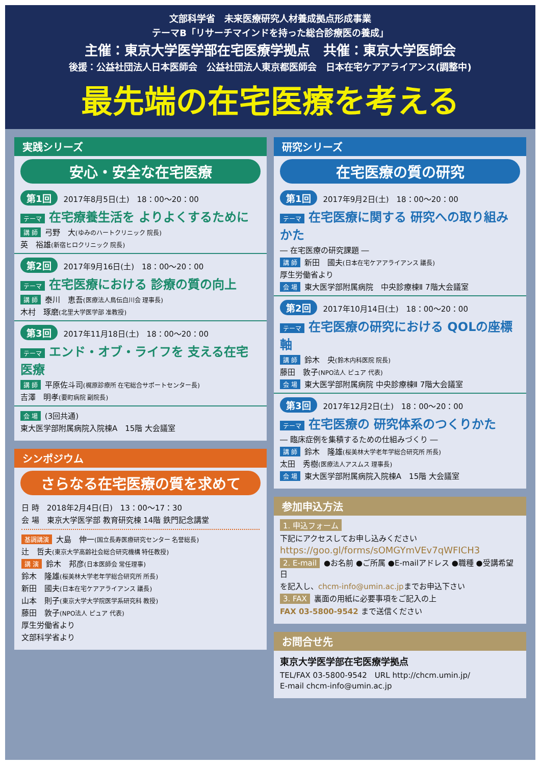文部科学省　未来医療研究人材養成拠点形成事業
テーマB「リサーチマインドを持った総合診療医の養成」
主催：東京大学医学部在宅医療学拠点　共催：東京大学医師会
後援：公益社団法人日本医師会　公益社団法人東京都医師会　日本在宅ケアアライアンス(調整中)
最先端の在宅医療を考える
実践シリーズ
安心・安全な在宅医療
第1回 2017年8月5日(土)　18：00～20：00
テーマ 在宅療養生活を よりよくするために
講 師 弓野　大(ゆみのハートクリニック 院長)
英　裕雄(新宿ヒロクリニック 院長)
第2回 2017年9月16日(土)　18：00～20：00
テーマ 在宅医療における 診療の質の向上
講 師 泰川　恵吾(医療法人鳥伝白川会 理事長)
木村　琢磨(北里大学医学部 准教授)
第3回 2017年11月18日(土)　18：00～20：00
テーマ エンド・オブ・ライフを 支える在宅医療
講 師 平原佐斗司(梶原診療所 在宅総合サポートセンター長)
吉澤　明孝(要町病院 副院長)
会 場 (3回共通)
東大医学部附属病院入院棟A　15階 大会議室
シンポジウム
さらなる在宅医療の質を求めて
日 時　2018年2月4日(日)　13：00～17：30
会 場　東京大学医学部 教育研究棟 14階 鉄門記念講堂
基調講演 大島　伸一(国立長寿医療研究センター 名誉総長)
辻　哲夫(東京大学高齢社会総合研究機構 特任教授)
講 演 鈴木　邦彦(日本医師会 常任理事)
鈴木　隆雄(桜美林大学老年学総合研究所 所長)
新田　國夫(日本在宅ケアアライアンス 議長)
山本　則子(東京大学大学院医学系研究科 教授)
藤田　敦子(NPO法人 ピュア 代表)
厚生労働省より
文部科学省より
研究シリーズ
在宅医療の質の研究
第1回 2017年9月2日(土)　18：00～20：00
テーマ 在宅医療に関する 研究への取り組みかた
― 在宅医療の研究課題 ―
講 師 新田　國夫(日本在宅ケアアライアンス 議長)
厚生労働省より
会 場 東大医学部附属病院　中央診療棟Ⅱ 7階大会議室
第2回 2017年10月14日(土)　18：00～20：00
テーマ 在宅医療の研究における QOLの座標軸
講 師 鈴木　央(鈴木内科医院 院長)
藤田　敦子(NPO法人 ピュア 代表)
会 場 東大医学部附属病院 中央診療棟Ⅱ 7階大会議室
第3回 2017年12月2日(土)　18：00～20：00
テーマ 在宅医療の 研究体系のつくりかた
― 臨床症例を集積するための仕組みづくり ―
講 師 鈴木　隆雄(桜美林大学老年学総合研究所 所長)
太田　秀樹(医療法人アスムス 理事長)
会 場 東大医学部附属病院入院棟A　15階 大会議室
参加申込方法
1. 申込フォーム
下記にアクセスしてお申し込みください
https://goo.gl/forms/sOMGYmVEv7qWFICH3
2. E-mail ●お名前 ●ご所属 ●E-mailアドレス ●職種 ●受講希望日
を記入し、chcm-info@umin.ac.jpまでお申込下さい
3. FAX 裏面の用紙に必要事項をご記入の上
FAX 03-5800-9542 まで送信ください
お問合せ先
東京大学医学部在宅医療学拠点
TEL/FAX 03-5800-9542　URL http://chcm.umin.jp/
E-mail chcm-info@umin.ac.jp